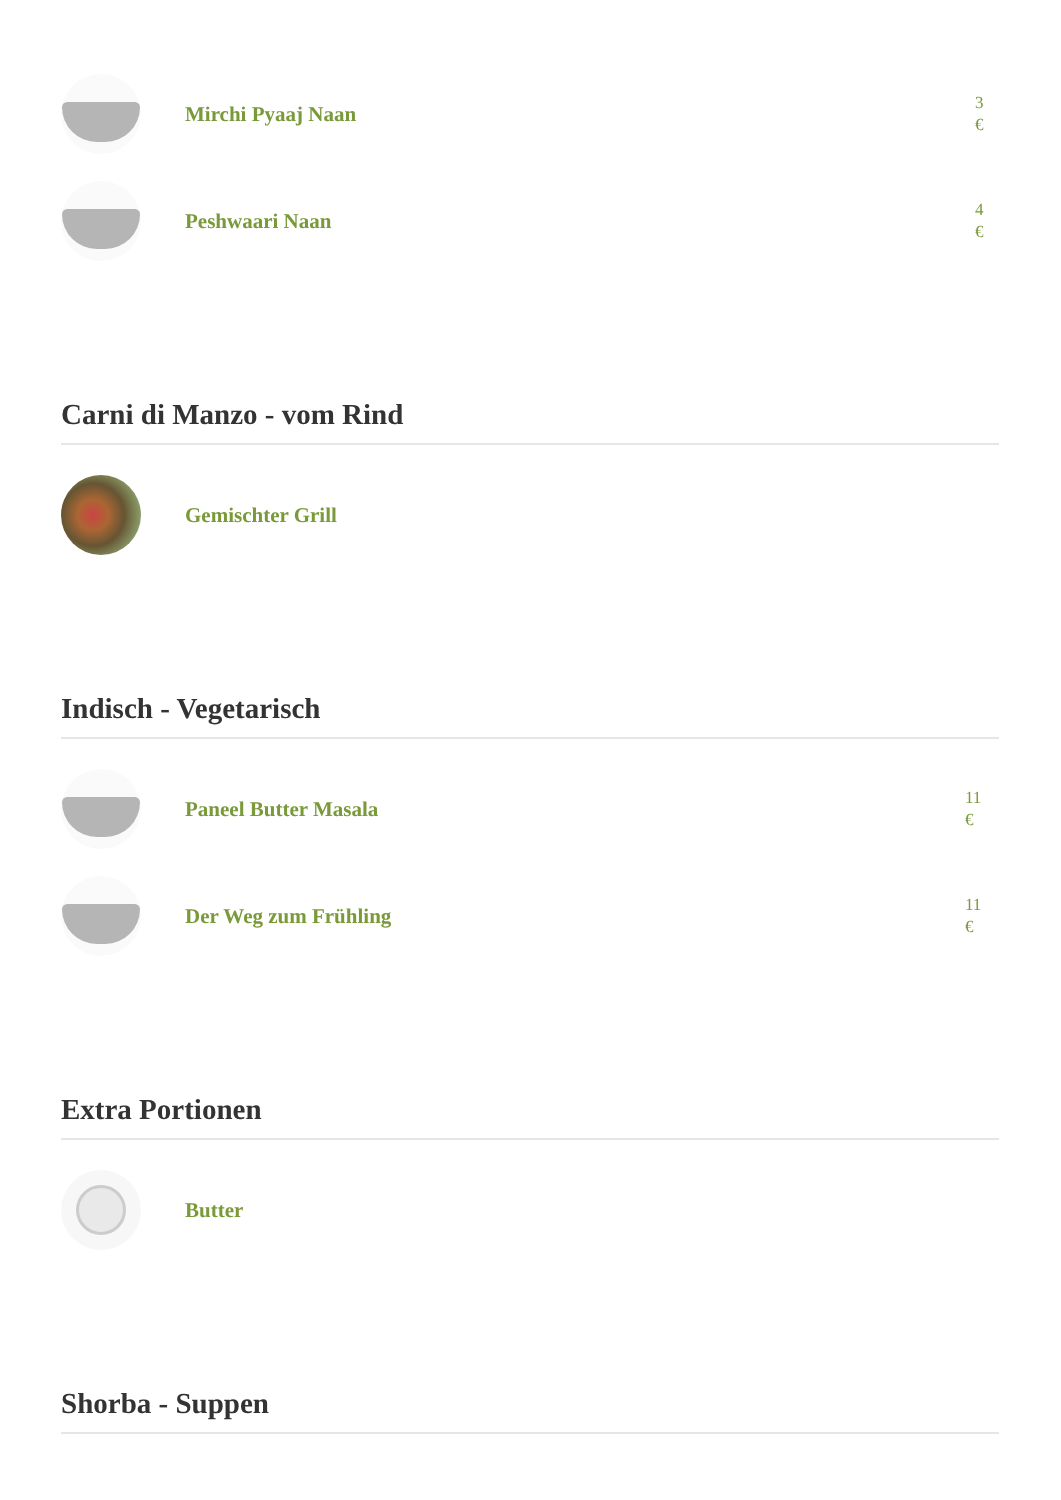Mirchi Pyaaj Naan
3
€
Peshwaari Naan
4
€
Carni di Manzo - vom Rind
Gemischter Grill
Indisch - Vegetarisch
Paneel Butter Masala
11
€
Der Weg zum Frühling
11
€
Extra Portionen
Butter
Shorba - Suppen